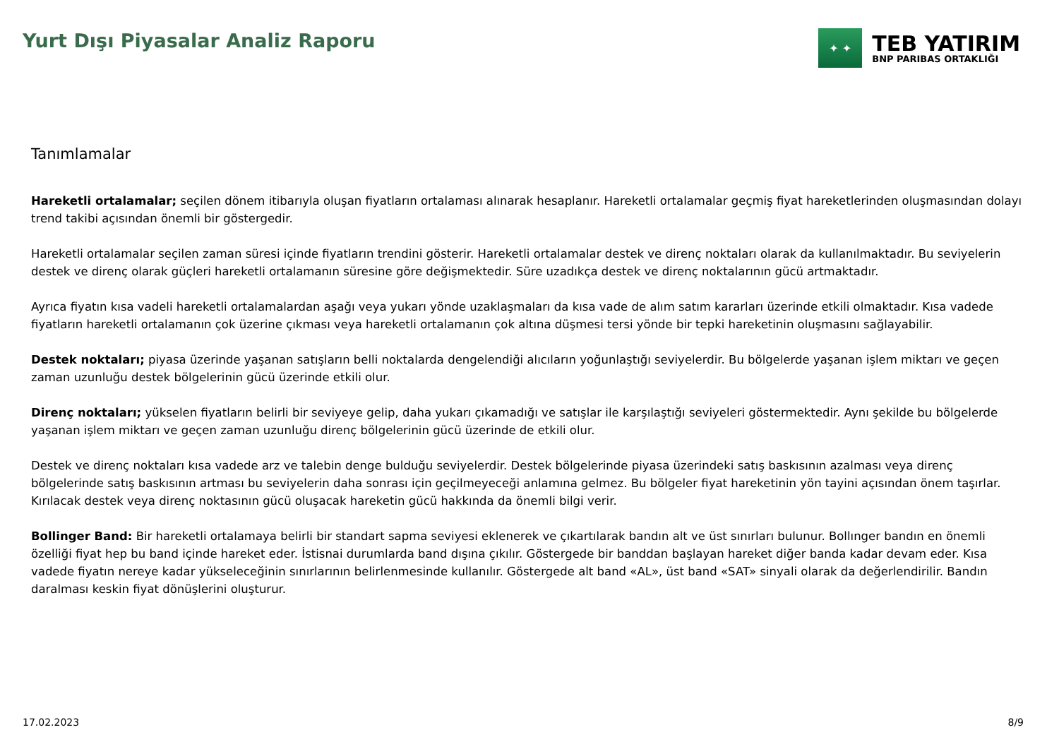Yurt Dışı Piyasalar Analiz Raporu
✦ ✦
TEB YATIRIM
BNP PARIBAS ORTAKLIĞI
Tanımlamalar
Hareketli ortalamalar; seçilen dönem itibarıyla oluşan fiyatların ortalaması alınarak hesaplanır. Hareketli ortalamalar geçmiş fiyat hareketlerinden oluşmasından dolayı trend takibi açısından önemli bir göstergedir.
Hareketli ortalamalar seçilen zaman süresi içinde fiyatların trendini gösterir. Hareketli ortalamalar destek ve direnç noktaları olarak da kullanılmaktadır. Bu seviyelerin destek ve direnç olarak güçleri hareketli ortalamanın süresine göre değişmektedir. Süre uzadıkça destek ve direnç noktalarının gücü artmaktadır.
Ayrıca fiyatın kısa vadeli hareketli ortalamalardan aşağı veya yukarı yönde uzaklaşmaları da kısa vade de alım satım kararları üzerinde etkili olmaktadır. Kısa vadede fiyatların hareketli ortalamanın çok üzerine çıkması veya hareketli ortalamanın çok altına düşmesi tersi yönde bir tepki hareketinin oluşmasını sağlayabilir.
Destek noktaları; piyasa üzerinde yaşanan satışların belli noktalarda dengelendiği alıcıların yoğunlaştığı seviyelerdir. Bu bölgelerde yaşanan işlem miktarı ve geçen zaman uzunluğu destek bölgelerinin gücü üzerinde etkili olur.
Direnç noktaları; yükselen fiyatların belirli bir seviyeye gelip, daha yukarı çıkamadığı ve satışlar ile karşılaştığı seviyeleri göstermektedir. Aynı şekilde bu bölgelerde yaşanan işlem miktarı ve geçen zaman uzunluğu direnç bölgelerinin gücü üzerinde de etkili olur.
Destek ve direnç noktaları kısa vadede arz ve talebin denge bulduğu seviyelerdir. Destek bölgelerinde piyasa üzerindeki satış baskısının azalması veya direnç bölgelerinde satış baskısının artması bu seviyelerin daha sonrası için geçilmeyeceği anlamına gelmez. Bu bölgeler fiyat hareketinin yön tayini açısından önem taşırlar. Kırılacak destek veya direnç noktasının gücü oluşacak hareketin gücü hakkında da önemli bilgi verir.
Bollinger Band: Bir hareketli ortalamaya belirli bir standart sapma seviyesi eklenerek ve çıkartılarak bandın alt ve üst sınırları bulunur. Bollınger bandın en önemli özelliği fiyat hep bu band içinde hareket eder. İstisnai durumlarda band dışına çıkılır. Göstergede bir banddan başlayan hareket diğer banda kadar devam eder. Kısa vadede fiyatın nereye kadar yükseleceğinin sınırlarının belirlenmesinde kullanılır. Göstergede alt band «AL», üst band «SAT» sinyali olarak da değerlendirilir. Bandın daralması keskin fiyat dönüşlerini oluşturur.
17.02.2023 8/9